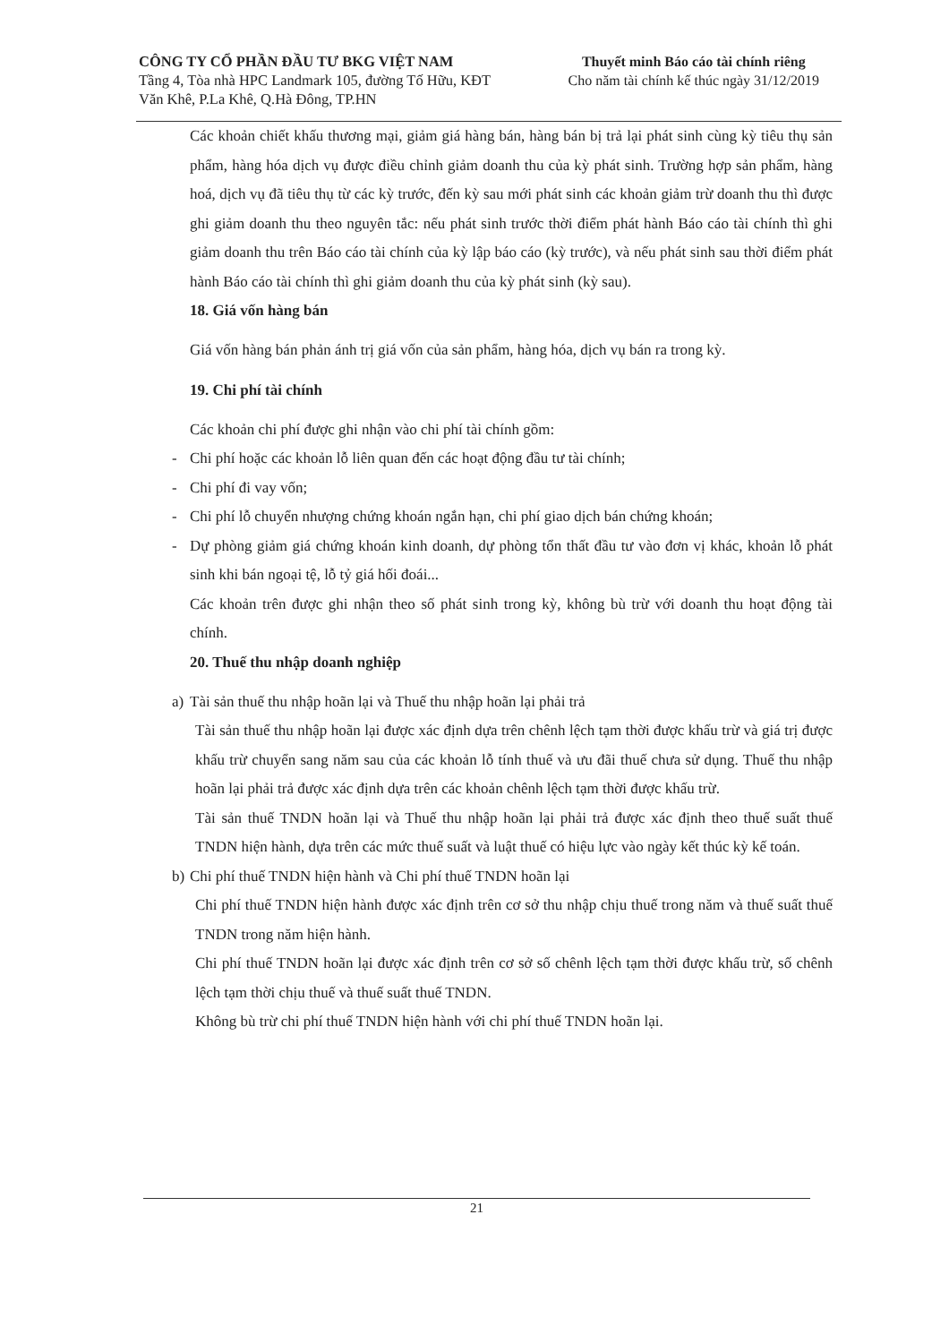CÔNG TY CỔ PHẦN ĐẦU TƯ BKG VIỆT NAM
Tầng 4, Tòa nhà HPC Landmark 105, đường Tố Hữu, KĐT
Văn Khê, P.La Khê, Q.Hà Đông, TP.HN
Thuyết minh Báo cáo tài chính riêng
Cho năm tài chính kế thúc ngày 31/12/2019
Các khoản chiết khấu thương mại, giảm giá hàng bán, hàng bán bị trả lại phát sinh cùng kỳ tiêu thụ sản phẩm, hàng hóa dịch vụ được điều chỉnh giảm doanh thu của kỳ phát sinh. Trường hợp sản phẩm, hàng hoá, dịch vụ đã tiêu thụ từ các kỳ trước, đến kỳ sau mới phát sinh các khoản giảm trừ doanh thu thì được ghi giảm doanh thu theo nguyên tắc: nếu phát sinh trước thời điểm phát hành Báo cáo tài chính thì ghi giảm doanh thu trên Báo cáo tài chính của kỳ lập báo cáo (kỳ trước), và nếu phát sinh sau thời điểm phát hành Báo cáo tài chính thì ghi giảm doanh thu của kỳ phát sinh (kỳ sau).
18. Giá vốn hàng bán
Giá vốn hàng bán phản ánh trị giá vốn của sản phẩm, hàng hóa, dịch vụ bán ra trong kỳ.
19. Chi phí tài chính
Các khoản chi phí được ghi nhận vào chi phí tài chính gồm:
- Chi phí hoặc các khoản lỗ liên quan đến các hoạt động đầu tư tài chính;
- Chi phí đi vay vốn;
- Chi phí lỗ chuyển nhượng chứng khoán ngắn hạn, chi phí giao dịch bán chứng khoán;
- Dự phòng giảm giá chứng khoán kinh doanh, dự phòng tổn thất đầu tư vào đơn vị khác, khoản lỗ phát sinh khi bán ngoại tệ, lỗ tỷ giá hối đoái...
Các khoản trên được ghi nhận theo số phát sinh trong kỳ, không bù trừ với doanh thu hoạt động tài chính.
20. Thuế thu nhập doanh nghiệp
a) Tài sản thuế thu nhập hoãn lại và Thuế thu nhập hoãn lại phải trả
Tài sản thuế thu nhập hoãn lại được xác định dựa trên chênh lệch tạm thời được khấu trừ và giá trị được khấu trừ chuyển sang năm sau của các khoản lỗ tính thuế và ưu đãi thuế chưa sử dụng. Thuế thu nhập hoãn lại phải trả được xác định dựa trên các khoản chênh lệch tạm thời được khấu trừ.
Tài sản thuế TNDN hoãn lại và Thuế thu nhập hoãn lại phải trả được xác định theo thuế suất thuế TNDN hiện hành, dựa trên các mức thuế suất và luật thuế có hiệu lực vào ngày kết thúc kỳ kế toán.
b) Chi phí thuế TNDN hiện hành và Chi phí thuế TNDN hoãn lại
Chi phí thuế TNDN hiện hành được xác định trên cơ sở thu nhập chịu thuế trong năm và thuế suất thuế TNDN trong năm hiện hành.
Chi phí thuế TNDN hoãn lại được xác định trên cơ sở số chênh lệch tạm thời được khấu trừ, số chênh lệch tạm thời chịu thuế và thuế suất thuế TNDN.
Không bù trừ chi phí thuế TNDN hiện hành với chi phí thuế TNDN hoãn lại.
21